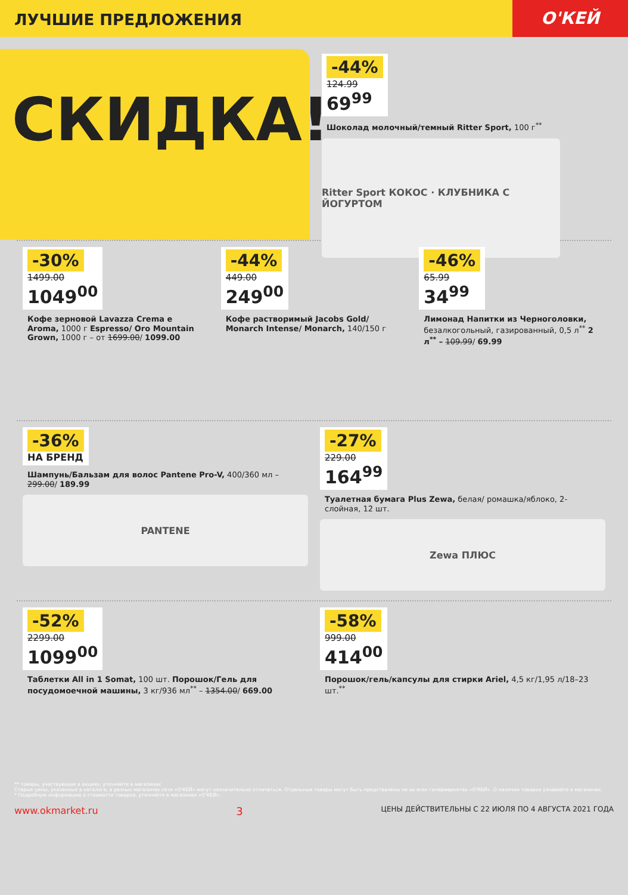ЛУЧШИЕ ПРЕДЛОЖЕНИЯ
О'КЕЙ
СКИДКА!
-44%
124.99
69<sup>99</sup>
Шоколад молочный/темный Ritter Sport, 100 г<sup>**</sup>
Ritter Sport КОКОС · КЛУБНИКА С ЙОГУРТОМ
-30%
1499.00
1049<sup>00</sup>
Кофе зерновой Lavazza Crema e Aroma, 1000 г Espresso/ Oro Mountain Grown, 1000 г – от 1699.00/ 1099.00
-44%
449.00
249<sup>00</sup>
Кофе растворимый Jacobs Gold/ Monarch Intense/ Monarch, 140/150 г
-46%
65.99
34<sup>99</sup>
Лимонад Напитки из Черноголовки, безалкогольный, газированный, 0,5 л<sup>**</sup> 2 л<sup>**</sup> – 109.99/ 69.99
-36%
НА БРЕНД
Шампунь/Бальзам для волос Pantene Pro-V, 400/360 мл – 299.00/ 189.99
PANTENE
-27%
229.00
164<sup>99</sup>
Туалетная бумага Plus Zewa, белая/ ромашка/яблоко, 2-слойная, 12 шт.
Zewa ПЛЮС
-52%
2299.00
1099<sup>00</sup>
Таблетки All in 1 Somat, 100 шт. Порошок/Гель для посудомоечной машины, 3 кг/936 мл<sup>**</sup> – 1354.00/ 669.00
-58%
999.00
414<sup>00</sup>
Порошок/гель/капсулы для стирки Ariel, 4,5 кг/1,95 л/18–23 шт.<sup>**</sup>
** товары, участвующие в акциях, уточняйте в магазинах
Старые цены, указанные в каталоге, в разных магазинах сети «О'КЕЙ» могут незначительно отличаться. Отдельные товары могут быть представлены не во всех гипермаркетах «О'КЕЙ». О наличии товаров узнавайте в магазинах.
* Подробную информацию о стоимости товаров, уточняйте в магазинах «О'КЕЙ».
www.okmarket.ru 3 ЦЕНЫ ДЕЙСТВИТЕЛЬНЫ С 22 ИЮЛЯ ПО 4 АВГУСТА 2021 ГОДА